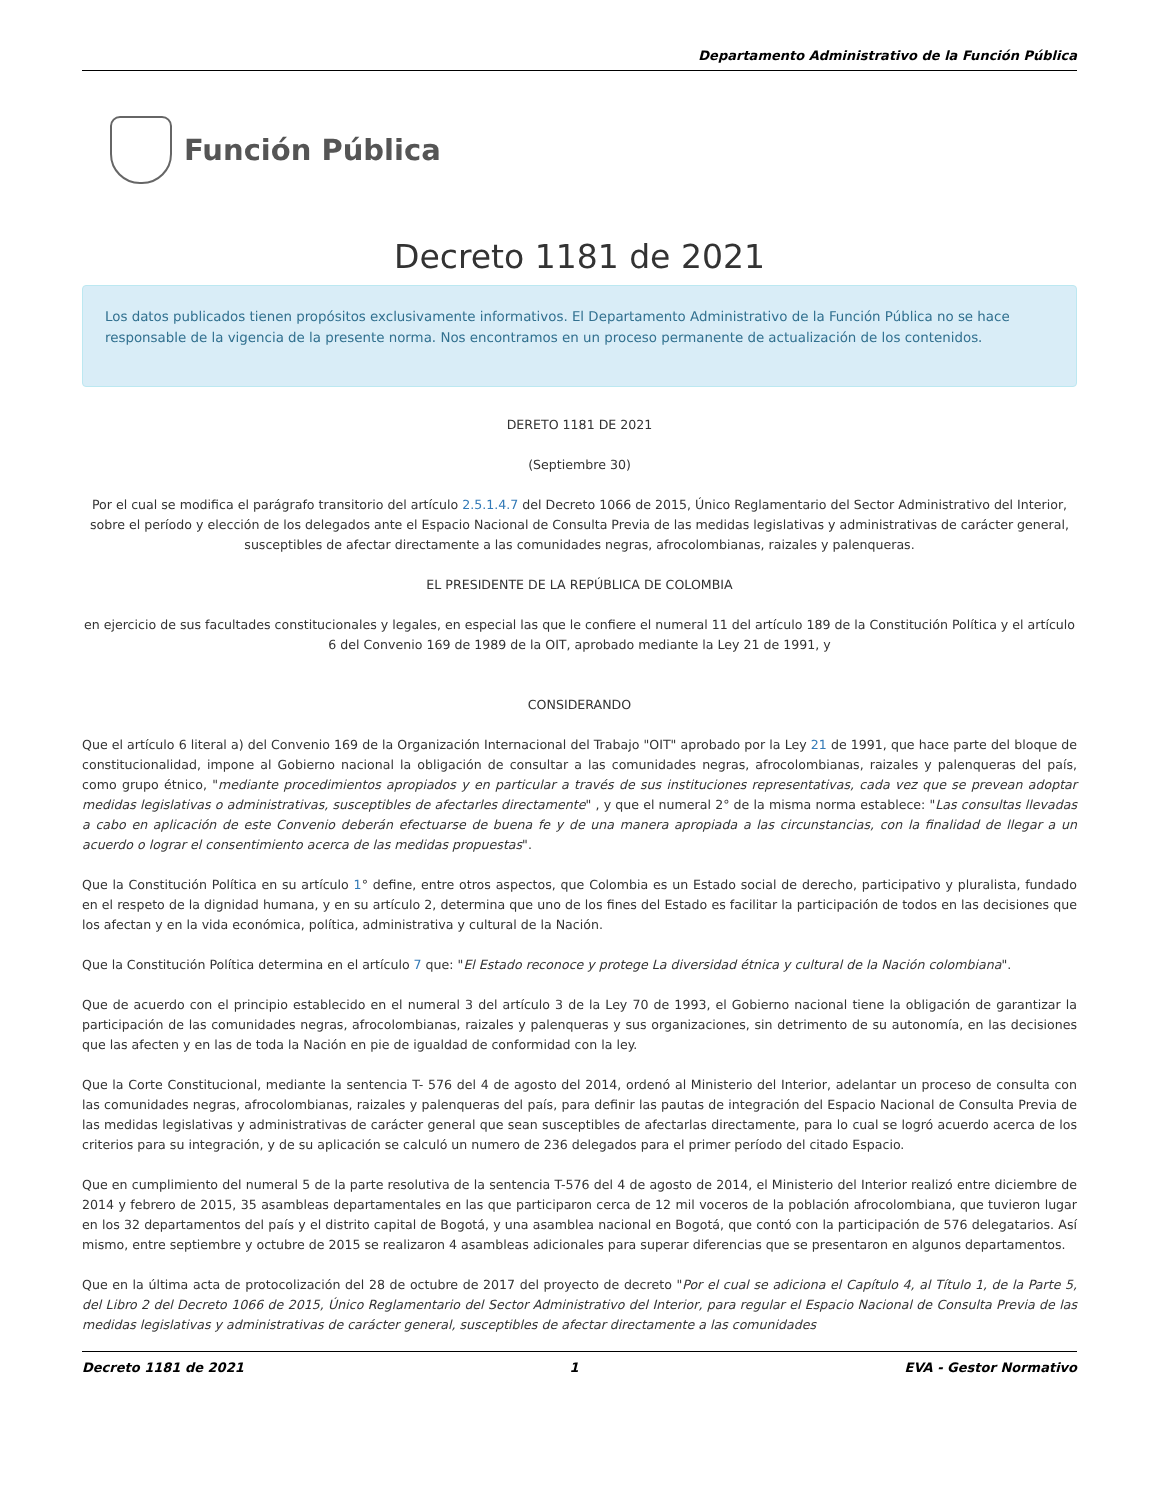Departamento Administrativo de la Función Pública
Función Pública
Decreto 1181 de 2021
Los datos publicados tienen propósitos exclusivamente informativos. El Departamento Administrativo de la Función Pública no se hace responsable de la vigencia de la presente norma. Nos encontramos en un proceso permanente de actualización de los contenidos.
DERETO 1181 DE 2021
(Septiembre 30)
Por el cual se modifica el parágrafo transitorio del artículo 2.5.1.4.7 del Decreto 1066 de 2015, Único Reglamentario del Sector Administrativo del Interior, sobre el período y elección de los delegados ante el Espacio Nacional de Consulta Previa de las medidas legislativas y administrativas de carácter general, susceptibles de afectar directamente a las comunidades negras, afrocolombianas, raizales y palenqueras.
EL PRESIDENTE DE LA REPÚBLICA DE COLOMBIA
en ejercicio de sus facultades constitucionales y legales, en especial las que le confiere el numeral 11 del artículo 189 de la Constitución Política y el artículo 6 del Convenio 169 de 1989 de la OIT, aprobado mediante la Ley 21 de 1991, y
CONSIDERANDO
Que el artículo 6 literal a) del Convenio 169 de la Organización Internacional del Trabajo "OIT" aprobado por la Ley 21 de 1991, que hace parte del bloque de constitucionalidad, impone al Gobierno nacional la obligación de consultar a las comunidades negras, afrocolombianas, raizales y palenqueras del país, como grupo étnico, "mediante procedimientos apropiados y en particular a través de sus instituciones representativas, cada vez que se prevean adoptar medidas legislativas o administrativas, susceptibles de afectarles directamente" , y que el numeral 2° de la misma norma establece: "Las consultas llevadas a cabo en aplicación de este Convenio deberán efectuarse de buena fe y de una manera apropiada a las circunstancias, con la finalidad de llegar a un acuerdo o lograr el consentimiento acerca de las medidas propuestas".
Que la Constitución Política en su artículo 1° define, entre otros aspectos, que Colombia es un Estado social de derecho, participativo y pluralista, fundado en el respeto de la dignidad humana, y en su artículo 2, determina que uno de los fines del Estado es facilitar la participación de todos en las decisiones que los afectan y en la vida económica, política, administrativa y cultural de la Nación.
Que la Constitución Política determina en el artículo 7 que: "El Estado reconoce y protege La diversidad étnica y cultural de la Nación colombiana".
Que de acuerdo con el principio establecido en el numeral 3 del artículo 3 de la Ley 70 de 1993, el Gobierno nacional tiene la obligación de garantizar la participación de las comunidades negras, afrocolombianas, raizales y palenqueras y sus organizaciones, sin detrimento de su autonomía, en las decisiones que las afecten y en las de toda la Nación en pie de igualdad de conformidad con la ley.
Que la Corte Constitucional, mediante la sentencia T- 576 del 4 de agosto del 2014, ordenó al Ministerio del Interior, adelantar un proceso de consulta con las comunidades negras, afrocolombianas, raizales y palenqueras del país, para definir las pautas de integración del Espacio Nacional de Consulta Previa de las medidas legislativas y administrativas de carácter general que sean susceptibles de afectarlas directamente, para lo cual se logró acuerdo acerca de los criterios para su integración, y de su aplicación se calculó un numero de 236 delegados para el primer período del citado Espacio.
Que en cumplimiento del numeral 5 de la parte resolutiva de la sentencia T-576 del 4 de agosto de 2014, el Ministerio del Interior realizó entre diciembre de 2014 y febrero de 2015, 35 asambleas departamentales en las que participaron cerca de 12 mil voceros de la población afrocolombiana, que tuvieron lugar en los 32 departamentos del país y el distrito capital de Bogotá, y una asamblea nacional en Bogotá, que contó con la participación de 576 delegatarios. Así mismo, entre septiembre y octubre de 2015 se realizaron 4 asambleas adicionales para superar diferencias que se presentaron en algunos departamentos.
Que en la última acta de protocolización del 28 de octubre de 2017 del proyecto de decreto "Por el cual se adiciona el Capítulo 4, al Título 1, de la Parte 5, del Libro 2 del Decreto 1066 de 2015, Único Reglamentario del Sector Administrativo del Interior, para regular el Espacio Nacional de Consulta Previa de las medidas legislativas y administrativas de carácter general, susceptibles de afectar directamente a las comunidades
Decreto 1181 de 2021 1 EVA - Gestor Normativo